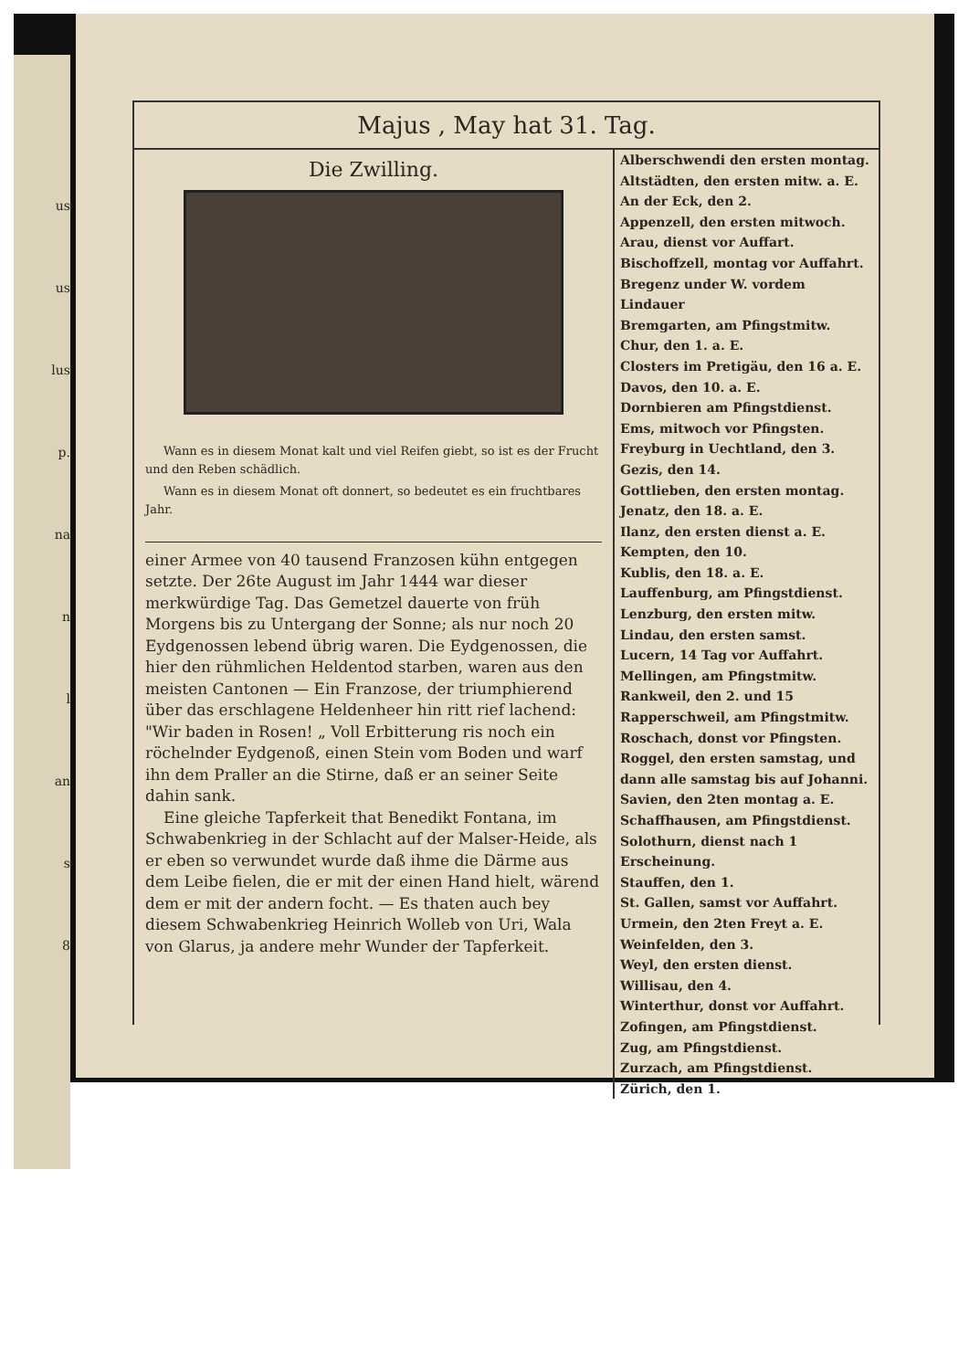us
us
lus
p.
na
n
l
an
s
8
Majus , May hat 31. Tag.
Die Zwilling.
Wann es in diesem Monat kalt und viel Reifen giebt, so ist es der Frucht und den Reben schädlich.
Wann es in diesem Monat oft donnert, so bedeutet es ein fruchtbares Jahr.
einer Armee von 40 tausend Franzosen kühn entgegen setzte. Der 26te August im Jahr 1444 war dieser merkwürdige Tag. Das Gemetzel dauerte von früh Morgens bis zu Untergang der Sonne; als nur noch 20 Eydgenossen lebend übrig waren. Die Eydgenossen, die hier den rühmlichen Heldentod starben, waren aus den meisten Cantonen — Ein Franzose, der triumphierend über das erschlagene Heldenheer hin ritt rief lachend: "Wir baden in Rosen! „ Voll Erbitterung ris noch ein röchelnder Eydgenoß, einen Stein vom Boden und warf ihn dem Praller an die Stirne, daß er an seiner Seite dahin sank.
Eine gleiche Tapferkeit that Benedikt Fontana, im Schwabenkrieg in der Schlacht auf der Malser-Heide, als er eben so verwundet wurde daß ihme die Därme aus dem Leibe fielen, die er mit der einen Hand hielt, wärend dem er mit der andern focht. — Es thaten auch bey diesem Schwabenkrieg Heinrich Wolleb von Uri, Wala von Glarus, ja andere mehr Wunder der Tapferkeit.
Alberschwendi den ersten montag.
Altstädten, den ersten mitw. a. E.
An der Eck, den 2.
Appenzell, den ersten mitwoch.
Arau, dienst vor Auffart.
Bischoffzell, montag vor Auffahrt.
Bregenz under W. vordem Lindauer
Bremgarten, am Pfingstmitw.
Chur, den 1. a. E.
Closters im Pretigäu, den 16 a. E.
Davos, den 10. a. E.
Dornbieren am Pfingstdienst.
Ems, mitwoch vor Pfingsten.
Freyburg in Uechtland, den 3.
Gezis, den 14.
Gottlieben, den ersten montag.
Jenatz, den 18. a. E.
Ilanz, den ersten dienst a. E.
Kempten, den 10.
Kublis, den 18. a. E.
Lauffenburg, am Pfingstdienst.
Lenzburg, den ersten mitw.
Lindau, den ersten samst.
Lucern, 14 Tag vor Auffahrt.
Mellingen, am Pfingstmitw.
Rankweil, den 2. und 15
Rapperschweil, am Pfingstmitw.
Roschach, donst vor Pfingsten.
Roggel, den ersten samstag, und dann alle samstag bis auf Johanni.
Savien, den 2ten montag a. E.
Schaffhausen, am Pfingstdienst.
Solothurn, dienst nach 1 Erscheinung.
Stauffen, den 1.
St. Gallen, samst vor Auffahrt.
Urmein, den 2ten Freyt a. E.
Weinfelden, den 3.
Weyl, den ersten dienst.
Willisau, den 4.
Winterthur, donst vor Auffahrt.
Zofingen, am Pfingstdienst.
Zug, am Pfingstdienst.
Zurzach, am Pfingstdienst.
Zürich, den 1.